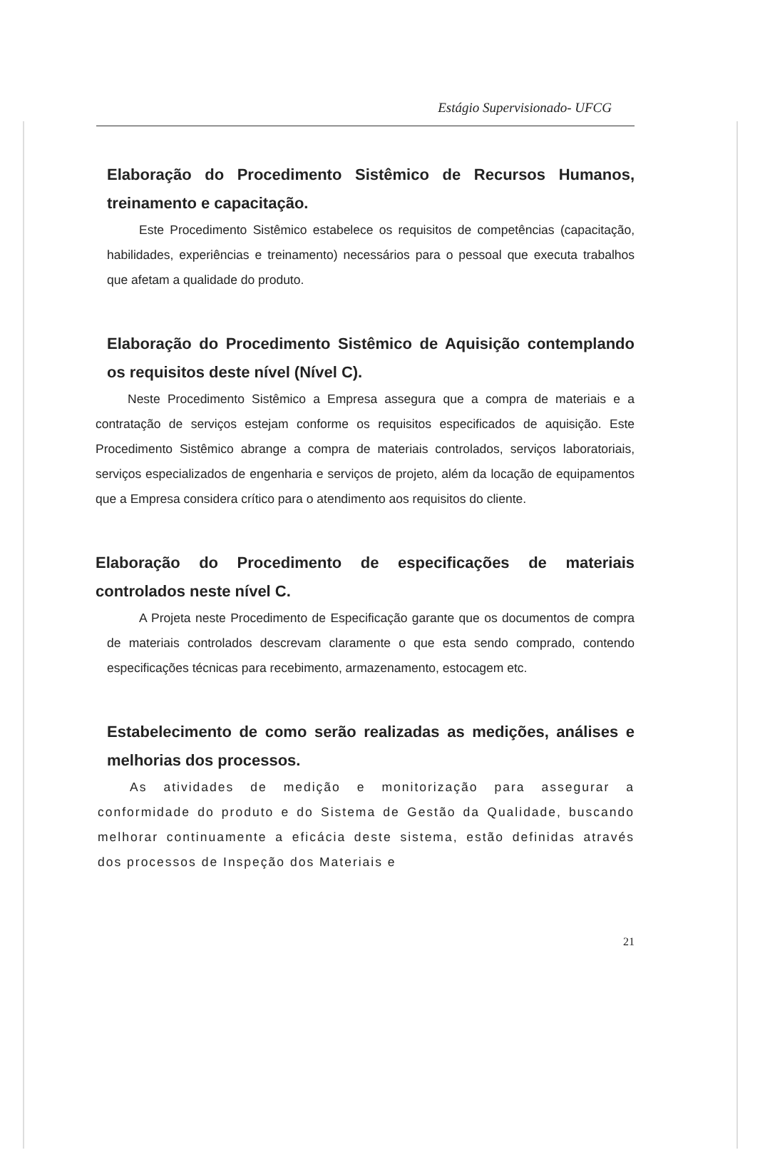Estágio Supervisionado- UFCG
Elaboração do Procedimento Sistêmico de Recursos Humanos, treinamento e capacitação.
Este Procedimento Sistêmico estabelece os requisitos de competências (capacitação, habilidades, experiências e treinamento) necessários para o pessoal que executa trabalhos que afetam a qualidade do produto.
Elaboração do Procedimento Sistêmico de Aquisição contemplando os requisitos deste nível (Nível C).
Neste Procedimento Sistêmico a Empresa assegura que a compra de materiais e a contratação de serviços estejam conforme os requisitos especificados de aquisição. Este Procedimento Sistêmico abrange a compra de materiais controlados, serviços laboratoriais, serviços especializados de engenharia e serviços de projeto, além da locação de equipamentos que a Empresa considera crítico para o atendimento aos requisitos do cliente.
Elaboração do Procedimento de especificações de materiais controlados neste nível C.
A Projeta neste Procedimento de Especificação garante que os documentos de compra de materiais controlados descrevam claramente o que esta sendo comprado, contendo especificações técnicas para recebimento, armazenamento, estocagem etc.
Estabelecimento de como serão realizadas as medições, análises e melhorias dos processos.
As atividades de medição e monitorização para assegurar a conformidade do produto e do Sistema de Gestão da Qualidade, buscando melhorar continuamente a eficácia deste sistema, estão definidas através dos processos de Inspeção dos Materiais e
21